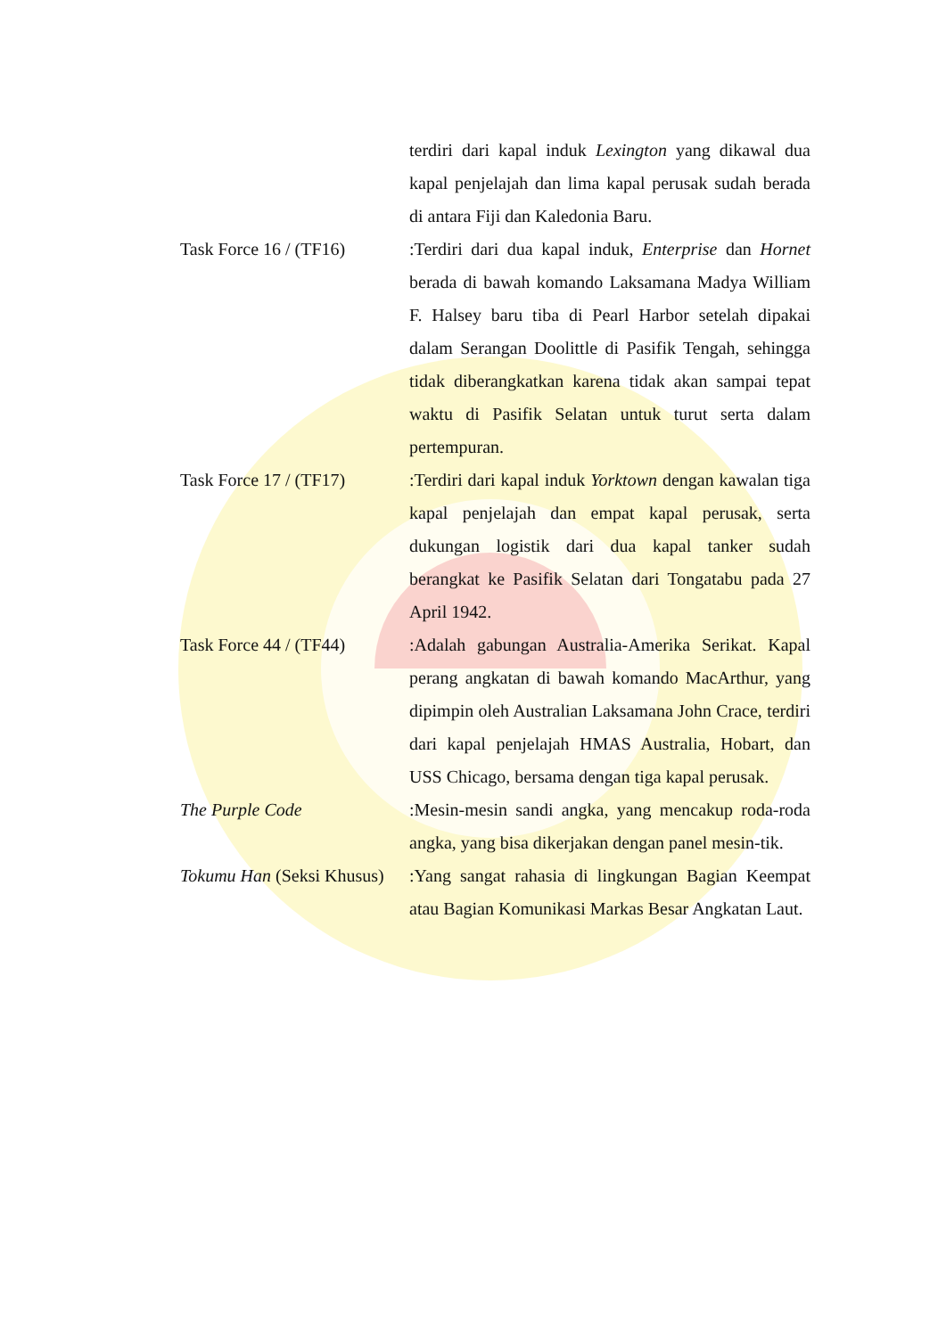terdiri dari kapal induk Lexington yang dikawal dua kapal penjelajah dan lima kapal perusak sudah berada di antara Fiji dan Kaledonia Baru.
Task Force 16 / (TF16)
:Terdiri dari dua kapal induk, Enterprise dan Hornet berada di bawah komando Laksamana Madya William F. Halsey baru tiba di Pearl Harbor setelah dipakai dalam Serangan Doolittle di Pasifik Tengah, sehingga tidak diberangkatkan karena tidak akan sampai tepat waktu di Pasifik Selatan untuk turut serta dalam pertempuran.
Task Force 17 / (TF17)
:Terdiri dari kapal induk Yorktown dengan kawalan tiga kapal penjelajah dan empat kapal perusak, serta dukungan logistik dari dua kapal tanker sudah berangkat ke Pasifik Selatan dari Tongatabu pada 27 April 1942.
Task Force 44 / (TF44)
:Adalah gabungan Australia-Amerika Serikat. Kapal perang angkatan di bawah komando MacArthur, yang dipimpin oleh Australian Laksamana John Crace, terdiri dari kapal penjelajah HMAS Australia, Hobart, dan USS Chicago, bersama dengan tiga kapal perusak.
The Purple Code :Mesin-mesin sandi angka, yang mencakup roda-roda angka, yang bisa dikerjakan dengan panel mesin-tik.
Tokumu Han (Seksi Khusus)
:Yang sangat rahasia di lingkungan Bagian Keempat atau Bagian Komunikasi Markas Besar Angkatan Laut.